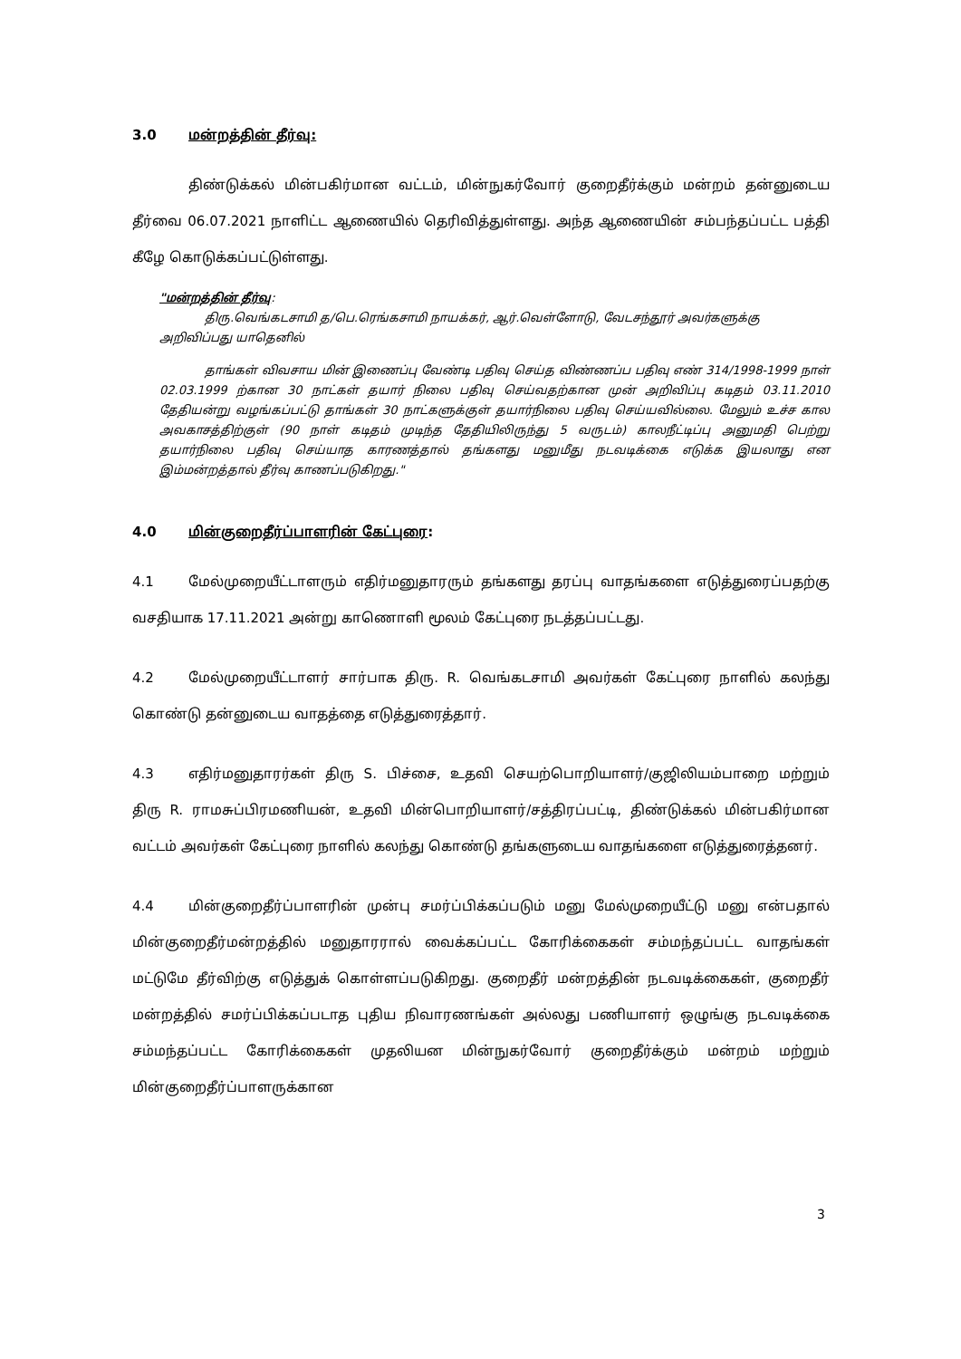3.0 மன்றத்தின் தீர்வு:
திண்டுக்கல் மின்பகிர்மான வட்டம், மின்நுகர்வோர் குறைதீர்க்கும் மன்றம் தன்னுடைய தீர்வை 06.07.2021 நாளிட்ட ஆணையில் தெரிவித்துள்ளது. அந்த ஆணையின் சம்பந்தப்பட்ட பத்தி கீழே கொடுக்கப்பட்டுள்ளது.
"மன்றத்தின் தீர்வு:
திரு.வெங்கடசாமி த/பெ.ரெங்கசாமி நாயக்கர், ஆர்.வெள்ளோடு, வேடசந்தூர் அவர்களுக்கு அறிவிப்பது யாதெனில்
தாங்கள் விவசாய மின் இணைப்பு வேண்டி பதிவு செய்த விண்ணப்ப பதிவு எண் 314/1998-1999 நாள் 02.03.1999 ற்கான 30 நாட்கள் தயார் நிலை பதிவு செய்வதற்கான முன் அறிவிப்பு கடிதம் 03.11.2010 தேதியன்று வழங்கப்பட்டு தாங்கள் 30 நாட்களுக்குள் தயார்நிலை பதிவு செய்யவில்லை. மேலும் உச்ச கால அவகாசத்திற்குள் (90 நாள் கடிதம் முடிந்த தேதியிலிருந்து 5 வருடம்) காலநீட்டிப்பு அனுமதி பெற்று தயார்நிலை பதிவு செய்யாத காரணத்தால் தங்களது மனுமீது நடவடிக்கை எடுக்க இயலாது என இம்மன்றத்தால் தீர்வு காணப்படுகிறது."
4.0 மின்குறைதீர்ப்பாளரின் கேட்புரை:
4.1 மேல்முறையீட்டாளரும் எதிர்மனுதாரரும் தங்களது தரப்பு வாதங்களை எடுத்துரைப்பதற்கு வசதியாக 17.11.2021 அன்று காணொளி மூலம் கேட்புரை நடத்தப்பட்டது.
4.2 மேல்முறையீட்டாளர் சார்பாக திரு. R. வெங்கடசாமி அவர்கள் கேட்புரை நாளில் கலந்து கொண்டு தன்னுடைய வாதத்தை எடுத்துரைத்தார்.
4.3 எதிர்மனுதாரர்கள் திரு S. பிச்சை, உதவி செயற்பொறியாளர்/குஜிலியம்பாறை மற்றும் திரு R. ராமசுப்பிரமணியன், உதவி மின்பொறியாளர்/சத்திரப்பட்டி, திண்டுக்கல் மின்பகிர்மான வட்டம் அவர்கள் கேட்புரை நாளில் கலந்து கொண்டு தங்களுடைய வாதங்களை எடுத்துரைத்தனர்.
4.4 மின்குறைதீர்ப்பாளரின் முன்பு சமர்ப்பிக்கப்படும் மனு மேல்முறையீட்டு மனு என்பதால் மின்குறைதீர்மன்றத்தில் மனுதாரரால் வைக்கப்பட்ட கோரிக்கைகள் சம்மந்தப்பட்ட வாதங்கள் மட்டுமே தீர்விற்கு எடுத்துக் கொள்ளப்படுகிறது. குறைதீர் மன்றத்தின் நடவடிக்கைகள், குறைதீர் மன்றத்தில் சமர்ப்பிக்கப்படாத புதிய நிவாரணங்கள் அல்லது பணியாளர் ஒழுங்கு நடவடிக்கை சம்மந்தப்பட்ட கோரிக்கைகள் முதலியன மின்நுகர்வோர் குறைதீர்க்கும் மன்றம் மற்றும் மின்குறைதீர்ப்பாளருக்கான
3